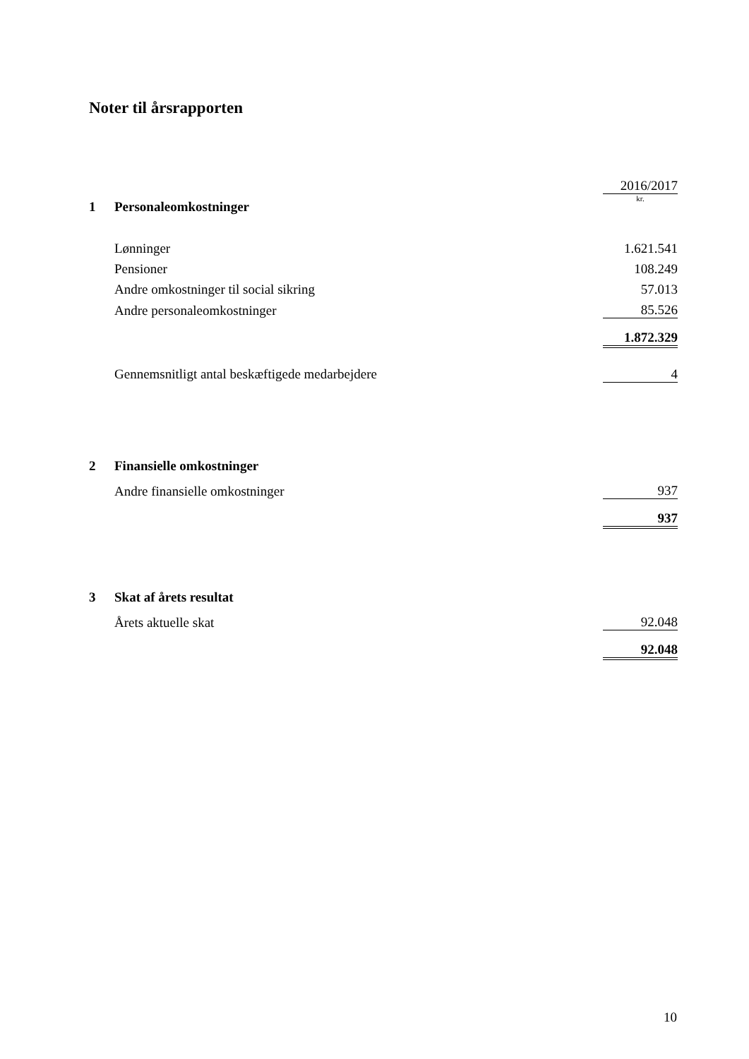Noter til årsrapporten
| | | 2016/2017 |
| 1 | Personaleomkostninger | kr. |
| | Lønninger | 1.621.541 |
| | Pensioner | 108.249 |
| | Andre omkostninger til social sikring | 57.013 |
| | Andre personaleomkostninger | 85.526 |
| | | 1.872.329 |
| | Gennemsnitligt antal beskæftigede medarbejdere | 4 |
| 2 | Finansielle omkostninger | |
| | Andre finansielle omkostninger | 937 |
| | | 937 |
| 3 | Skat af årets resultat | |
| | Årets aktuelle skat | 92.048 |
| | | 92.048 |
10